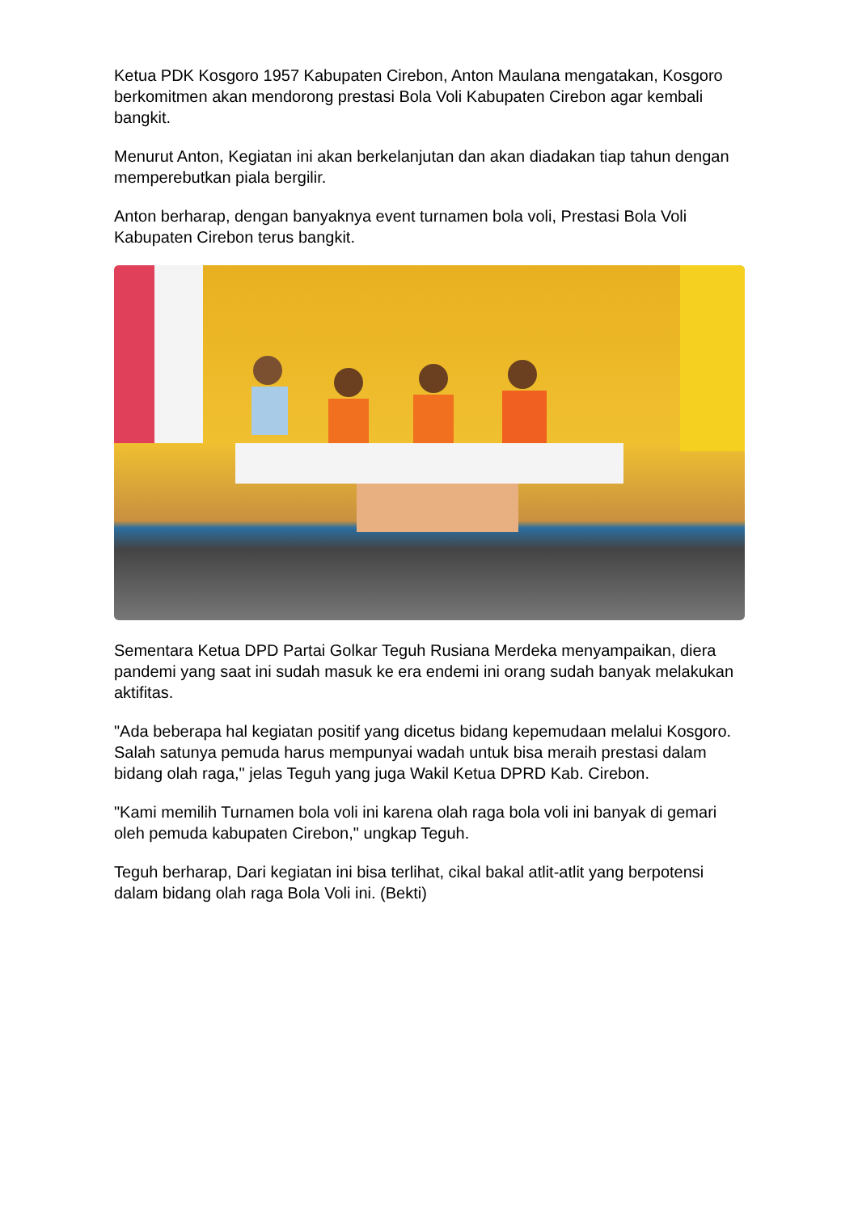Ketua PDK Kosgoro 1957 Kabupaten Cirebon, Anton Maulana mengatakan, Kosgoro berkomitmen akan mendorong prestasi Bola Voli Kabupaten Cirebon agar kembali bangkit.
Menurut Anton, Kegiatan ini akan berkelanjutan dan akan diadakan tiap tahun dengan memperebutkan piala bergilir.
Anton berharap, dengan banyaknya event turnamen bola voli, Prestasi Bola Voli Kabupaten Cirebon terus bangkit.
Sementara Ketua DPD Partai Golkar Teguh Rusiana Merdeka menyampaikan, diera pandemi yang saat ini sudah masuk ke era endemi ini orang sudah banyak melakukan aktifitas.
"Ada beberapa hal kegiatan positif yang dicetus bidang kepemudaan melalui Kosgoro. Salah satunya pemuda harus mempunyai wadah untuk bisa meraih prestasi dalam bidang olah raga," jelas Teguh yang juga Wakil Ketua DPRD Kab. Cirebon.
"Kami memilih Turnamen bola voli ini karena olah raga bola voli ini banyak di gemari oleh pemuda kabupaten Cirebon," ungkap Teguh.
Teguh berharap, Dari kegiatan ini bisa terlihat, cikal bakal atlit-atlit yang berpotensi dalam bidang olah raga Bola Voli ini. (Bekti)